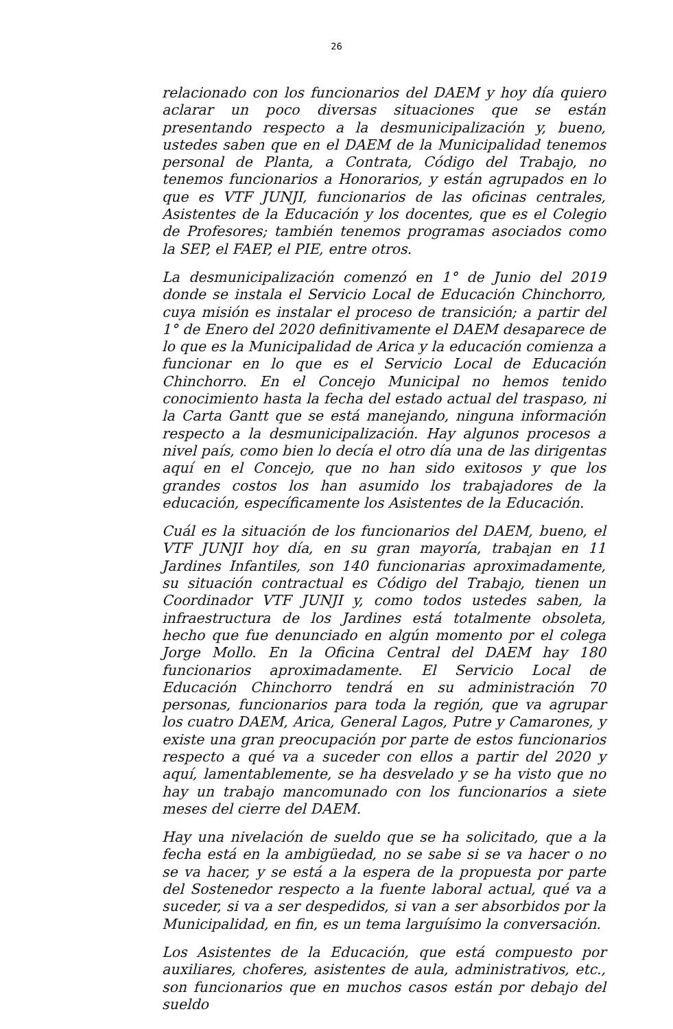26
relacionado con los funcionarios del DAEM y hoy día quiero aclarar un poco diversas situaciones que se están presentando respecto a la desmunicipalización y, bueno, ustedes saben que en el DAEM de la Municipalidad tenemos personal de Planta, a Contrata, Código del Trabajo, no tenemos funcionarios a Honorarios, y están agrupados en lo que es VTF JUNJI, funcionarios de las oficinas centrales, Asistentes de la Educación y los docentes, que es el Colegio de Profesores; también tenemos programas asociados como la SEP, el FAEP, el PIE, entre otros.
La desmunicipalización comenzó en 1° de Junio del 2019 donde se instala el Servicio Local de Educación Chinchorro, cuya misión es instalar el proceso de transición; a partir del 1° de Enero del 2020 definitivamente el DAEM desaparece de lo que es la Municipalidad de Arica y la educación comienza a funcionar en lo que es el Servicio Local de Educación Chinchorro. En el Concejo Municipal no hemos tenido conocimiento hasta la fecha del estado actual del traspaso, ni la Carta Gantt que se está manejando, ninguna información respecto a la desmunicipalización. Hay algunos procesos a nivel país, como bien lo decía el otro día una de las dirigentas aquí en el Concejo, que no han sido exitosos y que los grandes costos los han asumido los trabajadores de la educación, específicamente los Asistentes de la Educación.
Cuál es la situación de los funcionarios del DAEM, bueno, el VTF JUNJI hoy día, en su gran mayoría, trabajan en 11 Jardines Infantiles, son 140 funcionarias aproximadamente, su situación contractual es Código del Trabajo, tienen un Coordinador VTF JUNJI y, como todos ustedes saben, la infraestructura de los Jardines está totalmente obsoleta, hecho que fue denunciado en algún momento por el colega Jorge Mollo. En la Oficina Central del DAEM hay 180 funcionarios aproximadamente. El Servicio Local de Educación Chinchorro tendrá en su administración 70 personas, funcionarios para toda la región, que va agrupar los cuatro DAEM, Arica, General Lagos, Putre y Camarones, y existe una gran preocupación por parte de estos funcionarios respecto a qué va a suceder con ellos a partir del 2020 y aquí, lamentablemente, se ha desvelado y se ha visto que no hay un trabajo mancomunado con los funcionarios a siete meses del cierre del DAEM.
Hay una nivelación de sueldo que se ha solicitado, que a la fecha está en la ambigüedad, no se sabe si se va hacer o no se va hacer, y se está a la espera de la propuesta por parte del Sostenedor respecto a la fuente laboral actual, qué va a suceder, si va a ser despedidos, si van a ser absorbidos por la Municipalidad, en fin, es un tema larguísimo la conversación.
Los Asistentes de la Educación, que está compuesto por auxiliares, choferes, asistentes de aula, administrativos, etc., son funcionarios que en muchos casos están por debajo del sueldo